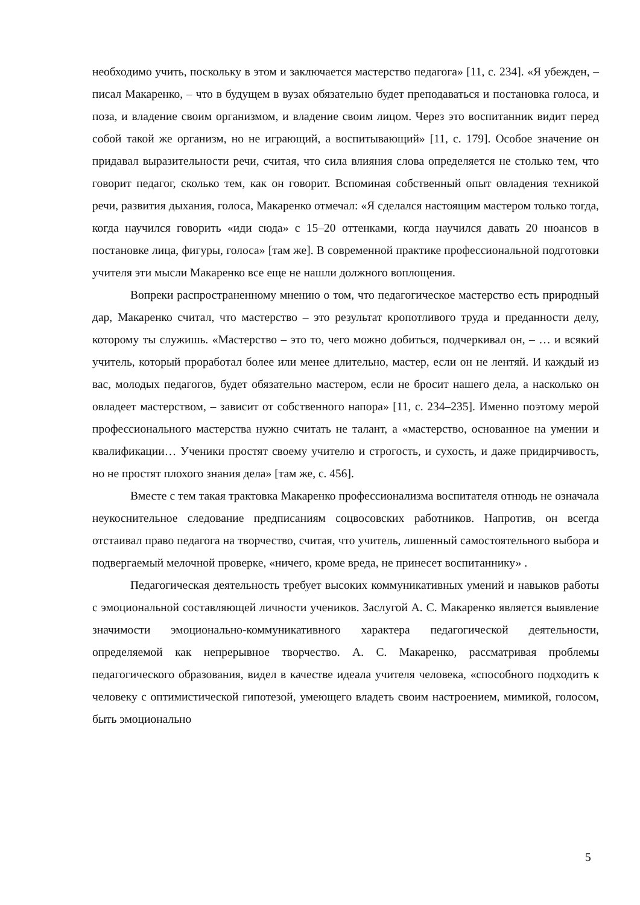необходимо учить, поскольку в этом и заключается мастерство педагога» [11, с. 234]. «Я убежден, – писал Макаренко, – что в будущем в вузах обязательно будет преподаваться и постановка голоса, и поза, и владение своим организмом, и владение своим лицом. Через это воспитанник видит перед собой такой же организм, но не играющий, а воспитывающий» [11, с. 179]. Особое значение он придавал выразительности речи, считая, что сила влияния слова определяется не столько тем, что говорит педагог, сколько тем, как он говорит. Вспоминая собственный опыт овладения техникой речи, развития дыхания, голоса, Макаренко отмечал: «Я сделался настоящим мастером только тогда, когда научился говорить «иди сюда» с 15–20 оттенками, когда научился давать 20 нюансов в постановке лица, фигуры, голоса» [там же]. В современной практике профессиональной подготовки учителя эти мысли Макаренко все еще не нашли должного воплощения.
Вопреки распространенному мнению о том, что педагогическое мастерство есть природный дар, Макаренко считал, что мастерство – это результат кропотливого труда и преданности делу, которому ты служишь. «Мастерство – это то, чего можно добиться, подчеркивал он, – … и всякий учитель, который проработал более или менее длительно, мастер, если он не лентяй. И каждый из вас, молодых педагогов, будет обязательно мастером, если не бросит нашего дела, а насколько он овладеет мастерством, – зависит от собственного напора» [11, с. 234–235]. Именно поэтому мерой профессионального мастерства нужно считать не талант, а «мастерство, основанное на умении и квалификации… Ученики простят своему учителю и строгость, и сухость, и даже придирчивость, но не простят плохого знания дела» [там же, с. 456].
Вместе с тем такая трактовка Макаренко профессионализма воспитателя отнюдь не означала неукоснительное следование предписаниям соцвосовских работников. Напротив, он всегда отстаивал право педагога на творчество, считая, что учитель, лишенный самостоятельного выбора и подвергаемый мелочной проверке, «ничего, кроме вреда, не принесет воспитаннику» .
Педагогическая деятельность требует высоких коммуникативных умений и навыков работы с эмоциональной составляющей личности учеников. Заслугой А. С. Макаренко является выявление значимости эмоционально-коммуникативного характера педагогической деятельности, определяемой как непрерывное творчество. А. С. Макаренко, рассматривая проблемы педагогического образования, видел в качестве идеала учителя человека, «способного подходить к человеку с оптимистической гипотезой, умеющего владеть своим настроением, мимикой, голосом, быть эмоционально
5